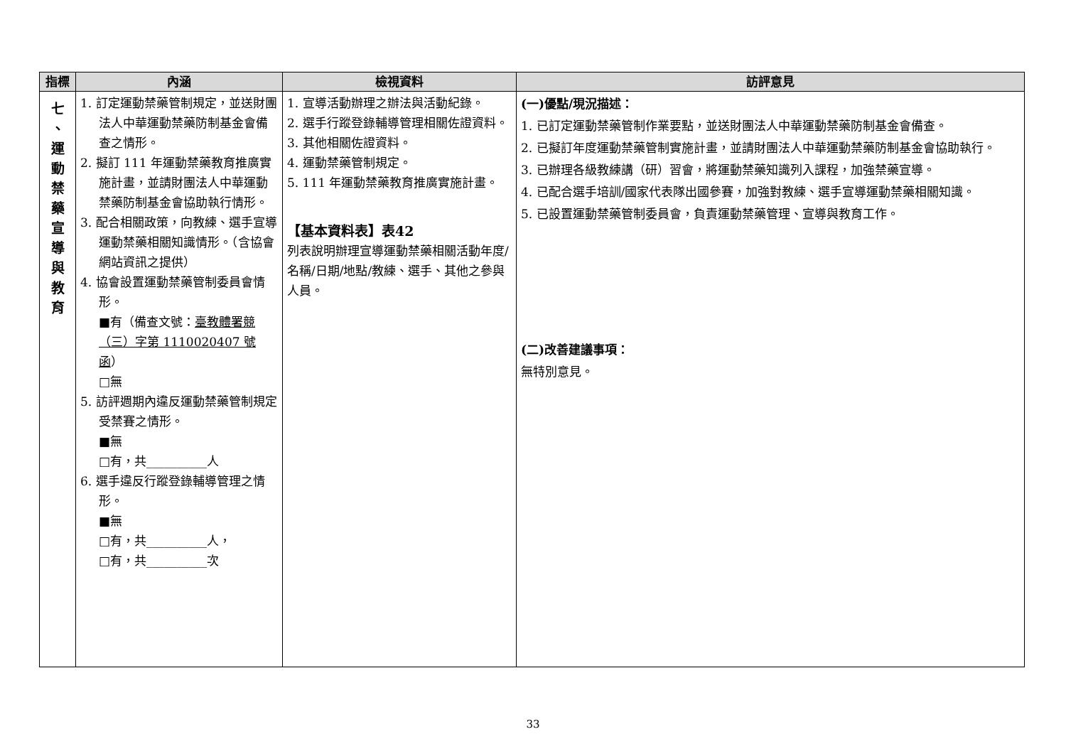| 指標 | 內涵 | 檢視資料 | 訪評意見 |
| --- | --- | --- | --- |
| 七 、 運 動 禁 藥 宣 導 與 教 育 | 1. 訂定運動禁藥管制規定，並送財團法人中華運動禁藥防制基金會備查之情形。 2. 擬訂 111 年運動禁藥教育推廣實施計畫，並請財團法人中華運動禁藥防制基金會協助執行情形。 3. 配合相關政策，向教練、選手宣導運動禁藥相關知識情形。（含協會網站資訊之提供） 4. 協會設置運動禁藥管制委員會情形。 ■有（備查文號： 臺教體署競（三）字第 1110020407 號函 ） □無 5. 訪評週期內違反運動禁藥管制規定受禁賽之情形。 ■無 □有，共__________人 6. 選手違反行蹤登錄輔導管理之情形。 ■無 □有，共__________人， □有，共__________次 | 1. 宣導活動辦理之辦法與活動紀錄。 2. 選手行蹤登錄輔導管理相關佐證資料。 3. 其他相關佐證資料。 4. 運動禁藥管制規定。 5. 111 年運動禁藥教育推廣實施計畫。 【基本資料表】表42 列表說明辦理宣導運動禁藥相關活動年度/名稱/日期/地點/教練、選手、其他之參與人員。 | (一)優點/現況描述： 1. 已訂定運動禁藥管制作業要點，並送財團法人中華運動禁藥防制基金會備查。 2. 已擬訂年度運動禁藥管制實施計畫，並請財團法人中華運動禁藥防制基金會協助執行。 3. 已辦理各級教練講（研）習會，將運動禁藥知識列入課程，加強禁藥宣導。 4. 已配合選手培訓/國家代表隊出國參賽，加強對教練、選手宣導運動禁藥相關知識。 5. 已設置運動禁藥管制委員會，負責運動禁藥管理、宣導與教育工作。 (二)改善建議事項： 無特別意見。 |
33